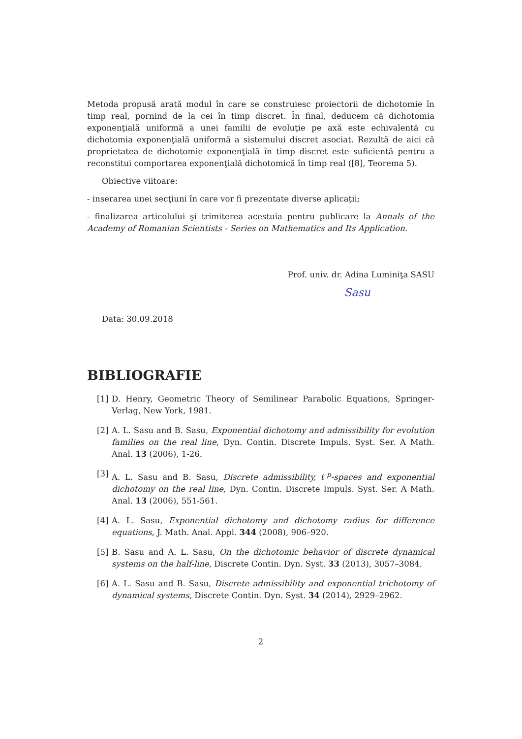Metoda propusă arată modul în care se construiesc proiectorii de dichotomie în timp real, pornind de la cei în timp discret. În final, deducem că dichotomia exponenţială uniformă a unei familii de evoluţie pe axă este echivalentă cu dichotomia exponenţială uniformă a sistemului discret asociat. Rezultă de aici că proprietatea de dichotomie exponenţială în timp discret este suficientă pentru a reconstitui comportarea exponenţială dichotomică în timp real ([8], Teorema 5).
Obiective viitoare:
- inserarea unei secţiuni în care vor fi prezentate diverse aplicaţii;
- finalizarea articolului şi trimiterea acestuia pentru publicare la Annals of the Academy of Romanian Scientists - Series on Mathematics and Its Application.
Prof. univ. dr. Adina Luminiţa SASU
Sasu
Data: 30.09.2018
BIBLIOGRAFIE
[1] D. Henry, Geometric Theory of Semilinear Parabolic Equations, Springer-Verlag, New York, 1981.
[2] A. L. Sasu and B. Sasu, Exponential dichotomy and admissibility for evolution families on the real line, Dyn. Contin. Discrete Impuls. Syst. Ser. A Math. Anal. 13 (2006), 1-26.
[3] A. L. Sasu and B. Sasu, Discrete admissibility, ℓ<sup>p</sup>-spaces and exponential dichotomy on the real line, Dyn. Contin. Discrete Impuls. Syst. Ser. A Math. Anal. 13 (2006), 551-561.
[4] A. L. Sasu, Exponential dichotomy and dichotomy radius for difference equations, J. Math. Anal. Appl. 344 (2008), 906–920.
[5] B. Sasu and A. L. Sasu, On the dichotomic behavior of discrete dynamical systems on the half-line, Discrete Contin. Dyn. Syst. 33 (2013), 3057–3084.
[6] A. L. Sasu and B. Sasu, Discrete admissibility and exponential trichotomy of dynamical systems, Discrete Contin. Dyn. Syst. 34 (2014), 2929–2962.
2